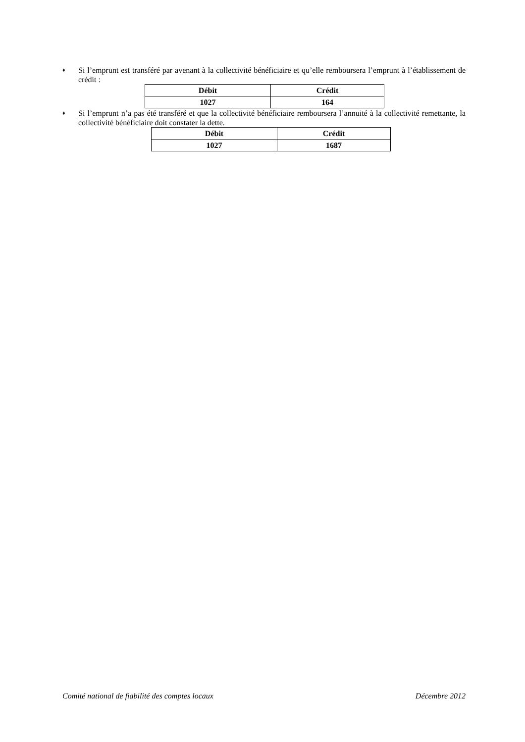♦ Si l’emprunt est transféré par avenant à la collectivité bénéficiaire et qu’elle remboursera l’emprunt à l’établissement de crédit :
| Débit | Crédit |
| --- | --- |
| 1027 | 164 |
♦ Si l’emprunt n’a pas été transféré et que la collectivité bénéficiaire remboursera l’annuité à la collectivité remettante, la collectivité bénéficiaire doit constater la dette.
| Débit | Crédit |
| --- | --- |
| 1027 | 1687 |
Comité national de fiabilité des comptes locaux Décembre 2012